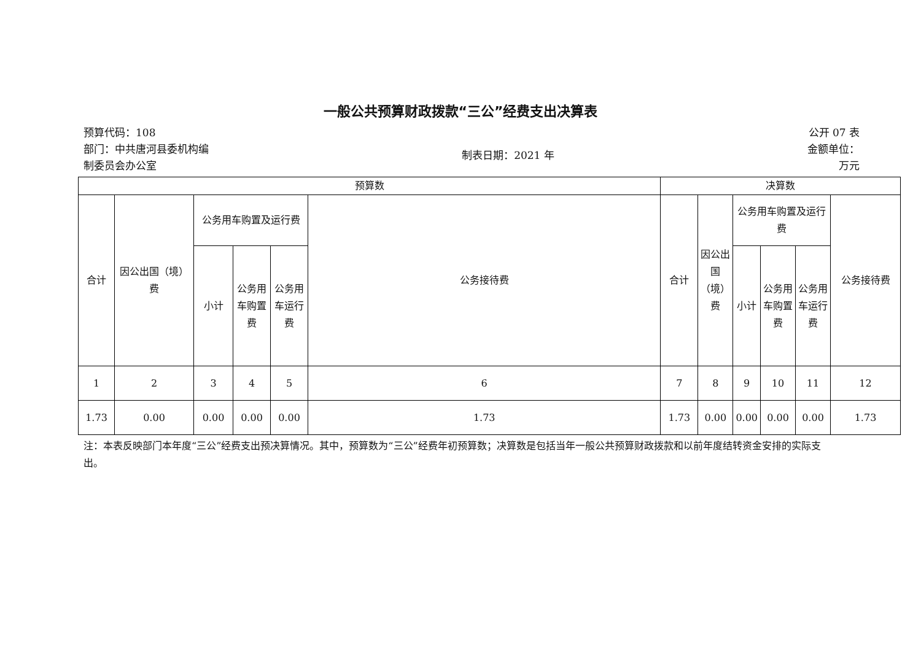一般公共预算财政拨款“三公”经费支出决算表
预算代码：108
部门：中共唐河县委机构编
制委员会办公室
制表日期：2021 年
公开 07 表
金额单位：
万元
| 预算数 | | | | | | 决算数 | | | | | |
| --- | --- | --- | --- | --- | --- | --- | --- | --- | --- | --- | --- |
| 合计 | 因公出国（境）费 | 公务用车购置及运行费 | | | 公务接待费 | 合计 | 因公出国（境）费 | 公务用车购置及运行费 | | | 公务接待费 |
| | | 小计 | 公务用车购置费 | 公务用车运行费 | | | | 小计 | 公务用车购置费 | 公务用车运行费 | |
| 1 | 2 | 3 | 4 | 5 | 6 | 7 | 8 | 9 | 10 | 11 | 12 |
| 1.73 | 0.00 | 0.00 | 0.00 | 0.00 | 1.73 | 1.73 | 0.00 | 0.00 | 0.00 | 0.00 | 1.73 |
注：本表反映部门本年度“三公”经费支出预决算情况。其中，预算数为“三公”经费年初预算数；决算数是包括当年一般公共预算财政拨款和以前年度结转资金安排的实际支出。